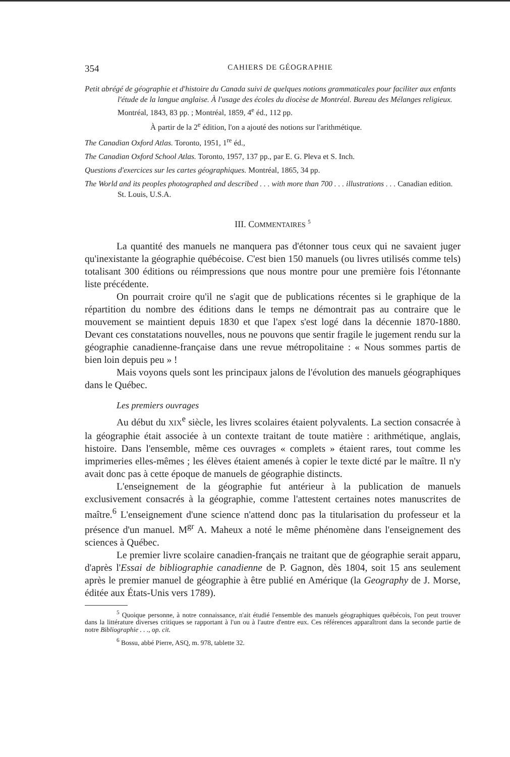354 CAHIERS DE GÉOGRAPHIE
Petit abrégé de géographie et d'histoire du Canada suivi de quelques notions grammaticales pour faciliter aux enfants l'étude de la langue anglaise. À l'usage des écoles du diocèse de Montréal. Bureau des Mélanges religieux. Montréal, 1843, 83 pp. ; Montréal, 1859, 4<sup>e</sup> éd., 112 pp.
À partir de la 2<sup>e</sup> édition, l'on a ajouté des notions sur l'arithmétique.
The Canadian Oxford Atlas. Toronto, 1951, 1<sup>re</sup> éd.,
The Canadian Oxford School Atlas. Toronto, 1957, 137 pp., par E. G. Pleva et S. Inch.
Questions d'exercices sur les cartes géographiques. Montréal, 1865, 34 pp.
The World and its peoples photographed and described . . . with more than 700 . . . illustrations . . . Canadian edition. St. Louis, U.S.A.
III. COMMENTAIRES <sup>5</sup>
La quantité des manuels ne manquera pas d'étonner tous ceux qui ne savaient juger qu'inexistante la géographie québécoise. C'est bien 150 manuels (ou livres utilisés comme tels) totalisant 300 éditions ou réimpressions que nous montre pour une première fois l'étonnante liste précédente.
On pourrait croire qu'il ne s'agit que de publications récentes si le graphique de la répartition du nombre des éditions dans le temps ne démontrait pas au contraire que le mouvement se maintient depuis 1830 et que l'apex s'est logé dans la décennie 1870-1880. Devant ces constatations nouvelles, nous ne pouvons que sentir fragile le jugement rendu sur la géographie canadienne-française dans une revue métropolitaine : « Nous sommes partis de bien loin depuis peu » !
Mais voyons quels sont les principaux jalons de l'évolution des manuels géographiques dans le Québec.
Les premiers ouvrages
Au début du XIX<sup>e</sup> siècle, les livres scolaires étaient polyvalents. La section consacrée à la géographie était associée à un contexte traitant de toute matière : arithmétique, anglais, histoire. Dans l'ensemble, même ces ouvrages « complets » étaient rares, tout comme les imprimeries elles-mêmes ; les élèves étaient amenés à copier le texte dicté par le maître. Il n'y avait donc pas à cette époque de manuels de géographie distincts.
L'enseignement de la géographie fut antérieur à la publication de manuels exclusivement consacrés à la géographie, comme l'attestent certaines notes manuscrites de maître.<sup>6</sup> L'enseignement d'une science n'attend donc pas la titularisation du professeur et la présence d'un manuel. M<sup>gr</sup> A. Maheux a noté le même phénomène dans l'enseignement des sciences à Québec.
Le premier livre scolaire canadien-français ne traitant que de géographie serait apparu, d'après l'Essai de bibliographie canadienne de P. Gagnon, dès 1804, soit 15 ans seulement après le premier manuel de géographie à être publié en Amérique (la Geography de J. Morse, éditée aux États-Unis vers 1789).
<sup>5</sup> Quoique personne, à notre connaissance, n'ait étudié l'ensemble des manuels géographiques québécois, l'on peut trouver dans la littérature diverses critiques se rapportant à l'un ou à l'autre d'entre eux. Ces références apparaîtront dans la seconde partie de notre Bibliographie . . ., op. cit.
<sup>6</sup> Bossu, abbé Pierre, ASQ, m. 978, tablette 32.